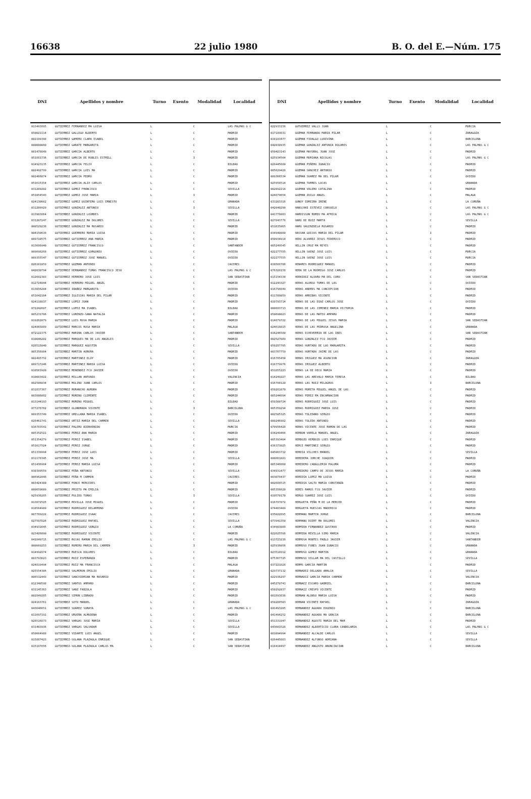16638 22 julio 1980 B. O. del E.—Núm. 175
| DNI | Apellidos y nombre | Turno | Exento | Modalidad | Localidad |
| --- | --- | --- | --- | --- | --- |
| 013493895 | GUTIERREZ FERNANDEZ MA LUISA | L | | C | LAS PALMAS G C |
| 050021114 | GUTIERREZ GALLEGO ALBERTO | L | | C | MADRID |
| 002199398 | GUTIERREZ GAMERO CLARA ISABEL | L | | C | MADRID |
| 000000080 | GUTIERREZ GARATE MARGARITA | L | | C | MADRID |
| 001478849 | GUTIERREZ GARCIA ALBERTO | L | | C | MADRID |
| 051881736 | GUTIERREZ GARCIA DE ROBLES ESTRELL | L | | I | MADRID |
| 014923135 | GUTIERREZ GARCIA FELIX | L | | C | BILBAO |
| 002492799 | GUTIERREZ GARCIA LUIS MA | L | | C | MADRID |
| 002466074 | GUTIERREZ GARCIA PEDRO | L | | C | MADRID |
| 051615354 | GUTIERREZ GARCIA-ALIX CARLOS | L | | C | MADRID |
| 031209202 | GUTIERREZ GOMEZ FRANCISCO | L | | C | SEVILLA |
| 051054543 | GUTIERREZ GOMEZ JOSE MARIA | L | | I | MADRID |
| 024130662 | GUTIERREZ GOMEZ QUINTERO LUIS ERNESTO | L | | C | GRANADA |
| 031209929 | GUTIERREZ GONZALEZ ANTONIO | L | | I | SEVILLA |
| 013903864 | GUTIERREZ GONZALEZ LOURDES | L | | C | MADRID |
| 031207247 | GUTIERREZ GONZALEZ MA DOLORES | L | | C | SEVILLA |
| 000529238 | GUTIERREZ GONZALEZ MA ROSARIO | L | | C | MADRID |
| 004150638 | GUTIERREZ GUERRERO MARIA LUISA | L | | C | MADRID |
| 009710575 | GUTIERREZ GUTIERREZ ANA MARIA | L | | C | MADRID |
| 013686940 | GUTIERREZ GUTIERREZ FRANCISCO | L | | C | SANTANDER |
| 009698268 | GUTIERREZ GUTIERREZ GORGONIO | L | | C | OVIEDO |
| 009355547 | GUTIERREZ GUTIERREZ JOSE MANUEL | L | | C | OVIEDO |
| 026161059 | GUTIERREZ GUZMAN ANTONIO | L | | C | CACERES |
| 042030794 | GUTIERREZ HERNANDEZ TOMAS FRANCISCO JESU | L | | C | LAS PALMAS G C |
| 012682303 | GUTIERREZ HERRERO JOSE LUIS | L | | C | SAN SEBASTIAN |
| 012724044 | GUTIERREZ HERRERO MIGUEL ANGEL | L | | C | MADRID |
| 013056204 | GUTIERREZ IBAÑEZ MARGARITA | L | | C | OVIEDO |
| 051642104 | GUTIERREZ IGLESIAS MARIA DEL PILAR | L | | C | MADRID |
| 024116837 | GUTIERREZ LOPEZ JUAN | L | | C | MADRID |
| 072242607 | GUTIERREZ LOPEZ MA ISABEL | L | | C | BILBAO |
| 005231706 | GUTIERREZ LORENZO-SANA NATALIA | L | | C | MADRID |
| 019262079 | GUTIERREZ LUIS ROSA MARIA | L | | C | MADRID |
| 024865889 | GUTIERREZ MARCOS ROSA MARIA | L | | C | MALAGA |
| 072122375 | GUTIERREZ MARINA CARLOS JAVIER | L | | C | SANTANDER |
| 010046202 | GUTIERREZ MARQUES MA DE LOS ANGELES | L | | C | MADRID |
| 028515040 | GUTIERREZ MARQUEZ AGUSTIN | L | | C | SEVILLA |
| 005356984 | GUTIERREZ MARTIN AURORA | L | | C | MADRID |
| 002495752 | GUTIERREZ MARTINEZ ELOY | L | | C | MADRID |
| 009717246 | GUTIERREZ MARTINEZ MARIA LUISA | L | | C | OVIEDO |
| 010563920 | GUTIERREZ MENENDEZ FCO JAVIER | L | | C | OVIEDO |
| 010083422 | GUTIERREZ MILLAN ANTONIO | L | | C | VALENCIA |
| 002506034 | GUTIERREZ MOLINO JUAN CARLOS | L | | C | MADRID |
| 031837367 | GUTIERREZ MORANCHO AURORA | L | | C | MADRID |
| 003806082 | GUTIERREZ MORENO CLEMENTE | L | | C | MADRID |
| 013144193 | GUTIERREZ MORENO MIGUEL | L | | C | BILBAO |
| 077278762 | GUTIERREZ OLONDRADA VICENTE | L | | I | BARCELONA |
| 009353749 | GUTIERREZ ORELLANA MARIA ISABEL | L | | C | OVIEDO |
| 028461741 | GUTIERREZ ORTIZ MARIA DEL CARMEN | L | | C | SEVILLA |
| 016783541 | GUTIERREZ PALERO BIENVENIDO | L | | C | MURCIA |
| 005352521 | GUTIERREZ PEREZ ANA MARIA | L | | C | MADRID |
| 051354279 | GUTIERREZ PEREZ ISABEL | L | | C | MADRID |
| 051617524 | GUTIERREZ PEREZ JORGE | L | | C | MADRID |
| 051339994 | GUTIERREZ PEREZ JOSE LUIS | L | | C | MADRID |
| 031178345 | GUTIERREZ PEREZ JOSE MA | L | | C | SEVILLA |
| 051436984 | GUTIERREZ PEREZ MARIA LUISA | L | | C | MADRID |
| 030399559 | GUTIERREZ PEÑA ANTONIO | L | | C | SEVILLA |
| 006962048 | GUTIERREZ PEÑA M CARMEN | L | | C | CACERES |
| 003424300 | GUTIERREZ PONCE MERCEDES | L | | C | MADRID |
| 000659609 | GUTIERREZ PRIETO MA EMILIA | L | | C | MADRID |
| 025936285 | GUTIERREZ PULIDO TOMAS | L | | I | SEVILLA |
| 013872525 | GUTIERREZ REVILLA JOSE MIGUEL | L | | C | MADRID |
| 010564909 | GUTIERREZ RODRIGUEZ BELARMINO | L | | C | OVIEDO |
| 007789222 | GUTIERREZ RODRIGUEZ ISAAC | L | | C | CACERES |
| 027597826 | GUTIERREZ RODRIGUEZ RAFAEL | L | | C | SEVILLA |
| 034931645 | GUTIERREZ RODRIGUEZ SERGIO | L | | C | LA CORUÑA |
| 023426090 | GUTIERREZ RODRIGUEZ VICENTE | L | | C | MADRID |
| 041849715 | GUTIERREZ ROJAS RAMON EMILIO | L | | C | LAS PALMAS G C |
| 000669253 | GUTIERREZ ROMERO MARIA DEL CARMEN | L | | I | MADRID |
| 014992874 | GUTIERREZ RUESCA DOLORES | L | | C | BILBAO |
| 003793623 | GUTIERREZ RUIZ ESPERANZA | L | | C | MADRID |
| 024819494 | GUTIERREZ RUIZ MA FRANCISCA | L | | C | MALAGA |
| 025554306 | GUTIERREZ SALMERON EMILIO | L | | C | GRANADA |
| 006532443 | GUTIERREZ SANCHIDRIAN MA ROSARIO | L | | C | MADRID |
| 012340598 | GUTIERREZ SANTOS AMPARO | L | | C | MADRID |
| 031145363 | GUTIERREZ SANZ FABIOLA | L | | C | MADRID |
| 002849285 | GUTIERREZ SIMON LIBRADO | L | | C | MADRID |
| 024163761 | GUTIERREZ SOTO MANUEL | L | | C | GRANADA |
| 043646651 | GUTIERREZ SUAREZ SORAYA | L | | C | LAS PALMAS G C |
| 011697191 | GUTIERREZ URUEÑA ALMUDENA | L | | C | MADRID |
| 028516873 | GUTIERREZ VARGAS JOSE MARIA | L | | C | SEVILLA |
| 031403936 | GUTIERREZ VARGAS SALVADOR | L | | C | SEVILLA |
| 050664908 | GUTIERREZ VIDARTE LUIS ANGEL | L | | C | MADRID |
| 015887423 | GUTIERREZ-SOLANA PLAZAOLA ENRIQUE | L | | C | SAN SEBASTIAN |
| 015187856 | GUTIERREZ-SOLANA PLAZAOLA CARLOS MA | L | | C | SAN SEBASTIAN |
| DNI | Apellidos y nombre | Turno | Exento | Modalidad | Localidad |
| --- | --- | --- | --- | --- | --- |
| 022933156 | GUTUERREZ VALLS JUAN | L | | C | MURCIA |
| 017189831 | GUZMAN FERRANDO MARIA PILAR | L | | C | ZARAGOZA |
| 010183477 | GUZMAN FIDALGO LUDIVINA | L | | C | BARCELONA |
| 042030935 | GUZMAN GONZALEZ ANTONIA DOLORES | L | | C | LAS PALMAS G C |
| 050423143 | GUZMAN MAYORAL JUAN JOSE | L | | C | MADRID |
| 025934564 | GUZMAN MORIANA NICOLAS | L | | C | LAS PALMAS G C |
| 028445680 | GUZMAN PIÑERO IGNACIO | L | | C | MADRID |
| 005629428 | GUZMAN SANCHEZ ANTONIO | L | | C | MADRID |
| 009366534 | GUZMAN SUAREZ MA DEL PILAR | L | | C | OVIEDO |
| 025958514 | GUZMAN TORRES LUCAS | L | | C | GRANADA |
| 002092218 | GUZMAN VALERO CATALINA | L | | C | MADRID |
| 024879654 | GUZMAN ZOILO ANGEL | L | | C | MALAGA |
| 033203316 | GUNOY EDREIRA IRENE | L | | C | LA CORUÑA |
| 042040290 | HANSCHKE ESTEVEZ CONSUELO | L | | C | LAS PALMAS G C |
| 041778083 | HARDISSON RUMEU MA AFRICA | L | | C | LAS PALMAS G C |
| 027843778 | HARO DE RUIZ MARTA | L | | C | SEVILLA |
| 051635065 | HARO VALENZUELA ROSARIO | L | | C | MADRID |
| 034940080 | HASSAN GUIJOS MARIA DEL PILAR | L | | I | MADRID |
| 050934914 | HEDO ALVAREZ JESUS FEDERICO | L | | C | MADRID |
| 005249545 | HELLIN CRUZ MA REYES | L | | C | MADRID |
| 022277555 | HELLIN SAENZ JOSE LUIS | L | | C | MURCIA |
| 022277555 | HELLIN SAENZ JOSE LUIS | L | | C | MURCIA |
| 010568706 | HENARES RODRIGUEZ MANUEL | L | | C | MADRID |
| 076328158 | HERA DE LA RODRIGO JOSE CARLOS | L | | C | MADRID |
| 015154334 | HERAIDEZ ALVARO MA DEL CORO | L | | C | SAN SEBASTIAN |
| 012243327 | HERAS ALONSO TOMAS DE LAS | L | | C | OVIEDO |
| 016798849 | HERAS ANDRES MA CONCEPCION | L | | C | MADRID |
| 011709059 | HERAS ARRIBAS VICENTE | L | | C | MADRID |
| 010793714 | HERAS DE LAS DIAZ CARLOS JOSE | L | | C | OVIEDO |
| 000683713 | HERAS DE LAS JIMENEZ MARIA VICTORIA | L | | C | MADRID |
| 050690023 | HERAS DE LAS MATEO AMPARO | L | | C | MADRID |
| 014879722 | HERAS DE LAS MIGUEL JESUS MARIA | L | | C | SAN SEBASTIAN |
| 024618015 | HERAS DE LAS PEDROSA ANGELINA | L | | C | GRANADA |
| 016246580 | HERAS ECHEVERRIA DE LAS INES | L | | C | SAN SEBASTIAN |
| 002527089 | HERAS GONZALEZ FCO JAVIER | L | | C | MADRID |
| 050287705 | HERAS HURTADO DE LAS MARGARITA | L | | C | MADRID |
| 003767759 | HERAS HURTADO JAIME DE LAS | L | | C | MADRID |
| 016785454 | HERAS IRIGUEZ MA ASUNCION | L | | C | ZARAGOZA |
| 016779976 | HERAS IRIGUEZ ALBERTO | L | | C | MADRID |
| 051855223 | HERAS LA DE HECO MARIA | L | | C | MADRID |
| 014249227 | HERAS LAS AREVALO MARIA TERESA | L | | C | BILBAO |
| 016784120 | HERAS LAS RUIZ MILAGROS | L | | I | BARCELONA |
| 050281070 | HERAS MORETA MIGUEL ANGEL DE LAS | L | | C | MADRID |
| 005244894 | HERAS PEREZ MA ENCARNACION | L | | C | MADRID |
| 050300724 | HERAS RODRIGUEZ JOSE LUIS | L | | C | MADRID |
| 005359294 | HERAS RODRIGUEZ MARIA JOSE | L | | C | MADRID |
| 002505325 | HERAS TOLEDANO SERGIO | L | | C | MADRID |
| 000246982 | HERAS TOLEDO ANTONIO | L | | C | MADRID |
| 070956428 | HERAS VICENTE JOSE RAMON DE LAS | L | | C | MADRID |
| 034249466 | HERBON VARELA MANUEL ANGEL | L | | C | ZARAGOZA |
| 005393404 | HERBOZO HERBOZO LUIS ENRIQUE | L | | C | MADRID |
| 036373025 | HERCE MARTINEZ SERGIO | L | | C | MADRID |
| 045063712 | HERDIA VILCHES MANUEL | L | | C | SEVILLA |
| 000861021 | HEREDERA JORCHE JOAQUIN | L | | C | MADRID |
| 005348860 | HEREDERO CABALLERIA PALOMA | L | | C | MADRID |
| 034931477 | HEREDERO CAMPO DE JESUS MARIA | L | | C | LA CORUÑA |
| 003078437 | HEREDIA LOPEZ MA LUISA | L | | C | MADRID |
| 002688515 | HEREDIA SALTO MARIA CONSTANZA | L | | C | MADRID |
| 005356620 | HERES RAMOS FCO JAVIER | L | | C | MADRID |
| 010570170 | HERGO SUAREZ JOSE LUIS | L | | C | OVIEDO |
| 016787072 | HERGUETA PEÑA M DE LA MERCED | L | | C | MADRID |
| 074483409 | HERGUETA RUESCAS MADERICO | L | | C | MADRID |
| 035022895 | HERMANO MARTIN JORGE | L | | C | BARCELONA |
| 073941350 | HERMANO DIERT MA DOLORES | L | | C | VALENCIA |
| 034903088 | HERMIDA FERNANDEZ GUSTAVO | L | | C | MADRID |
| 022625598 | HERMIDA REVILLA SIRO MARIA | L | | C | VALENCIA |
| 013723238 | HERMOSA MONTES PABLO JAVIER | L | | C | SANTANDER |
| 025936056 | HERMOSO FUNES JUAN IGNACIO | L | | C | GRANADA |
| 023518912 | HERMOSO GOMEZ MARTIN | L | | C | GRANADA |
| 075367725 | HERMOSO VILLAR MA DEL CASTILLO | L | | C | SEVILLA |
| 037221828 | HERMS GARCIA MARTIN | L | | C | MADRID |
| 029737132 | HERNADEZ DELGADO AMALIA | L | | C | SEVILLA |
| 022936297 | HERNADIZ GARCIA MARIA CARMEN | L | | C | VALENCIA |
| 045270741 | HERNAEZ ESCARO GABRIEL | L | | C | BARCELONA |
| 050292037 | HERNAIZ CRESPO VICENTE | L | | C | MADRID |
| 001893836 | HERNAN ALONSO MARIA LUISA | L | | C | MADRID |
| 050288503 | HERNAN VICENTE RAFAEL | L | | C | ZARAGOZA |
| 041493205 | HERNANDEZ AGUADO EUGENIO | L | | C | BARCELONA |
| 041494252 | HERNANDEZ AGUADO MA GRACIA | L | | C | BARCELONA |
| 051331947 | HERNANDEZ AGUSTI MARIA DEL MAR | L | | C | MADRID |
| 043601528 | HERNANDEZ ALBERTICIO CLARA CANDELARIA | L | | C | LAS PALMAS G C |
| 001094994 | HERNANDEZ ALCALDE CARLOS | L | | C | SEVILLA |
| 028445883 | HERNANDEZ ALFONSO ADRIANA | L | | C | SEVILLA |
| 018414497 | HERNANDEZ ANGOSTO ANUNCIACION | L | | C | BARCELONA |